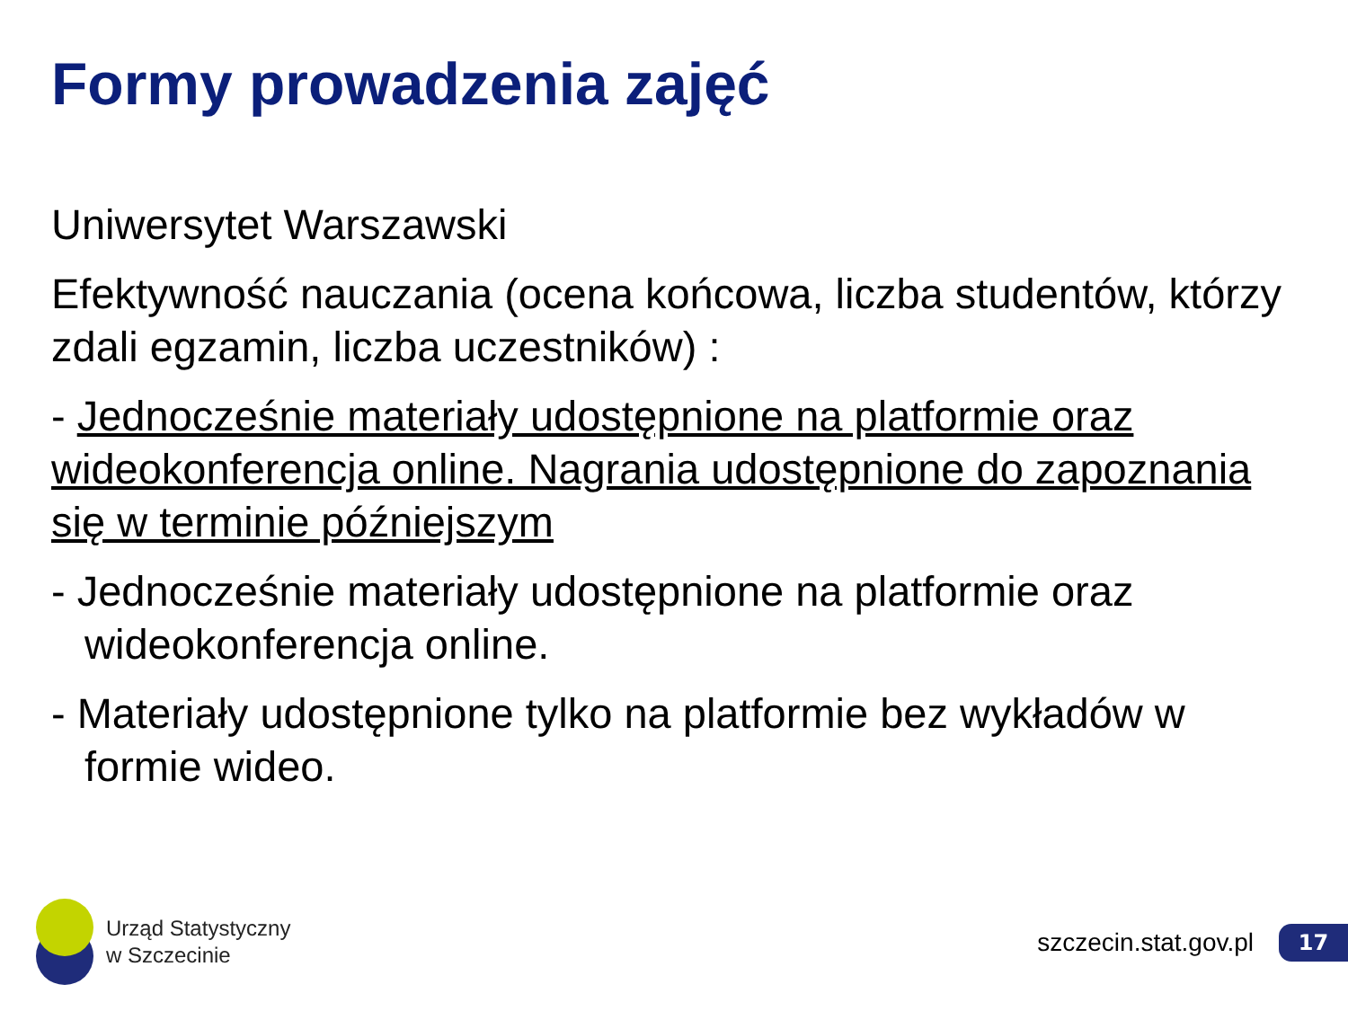Formy prowadzenia zajęć
Uniwersytet Warszawski
Efektywność nauczania (ocena końcowa, liczba studentów, którzy zdali egzamin, liczba uczestników) :
- Jednocześnie materiały udostępnione na platformie oraz wideokonferencja online. Nagrania udostępnione do zapoznania się w terminie późniejszym
- Jednocześnie materiały udostępnione na platformie oraz wideokonferencja online.
- Materiały udostępnione tylko na platformie bez wykładów w formie wideo.
Urząd Statystyczny
w Szczecinie
szczecin.stat.gov.pl 17